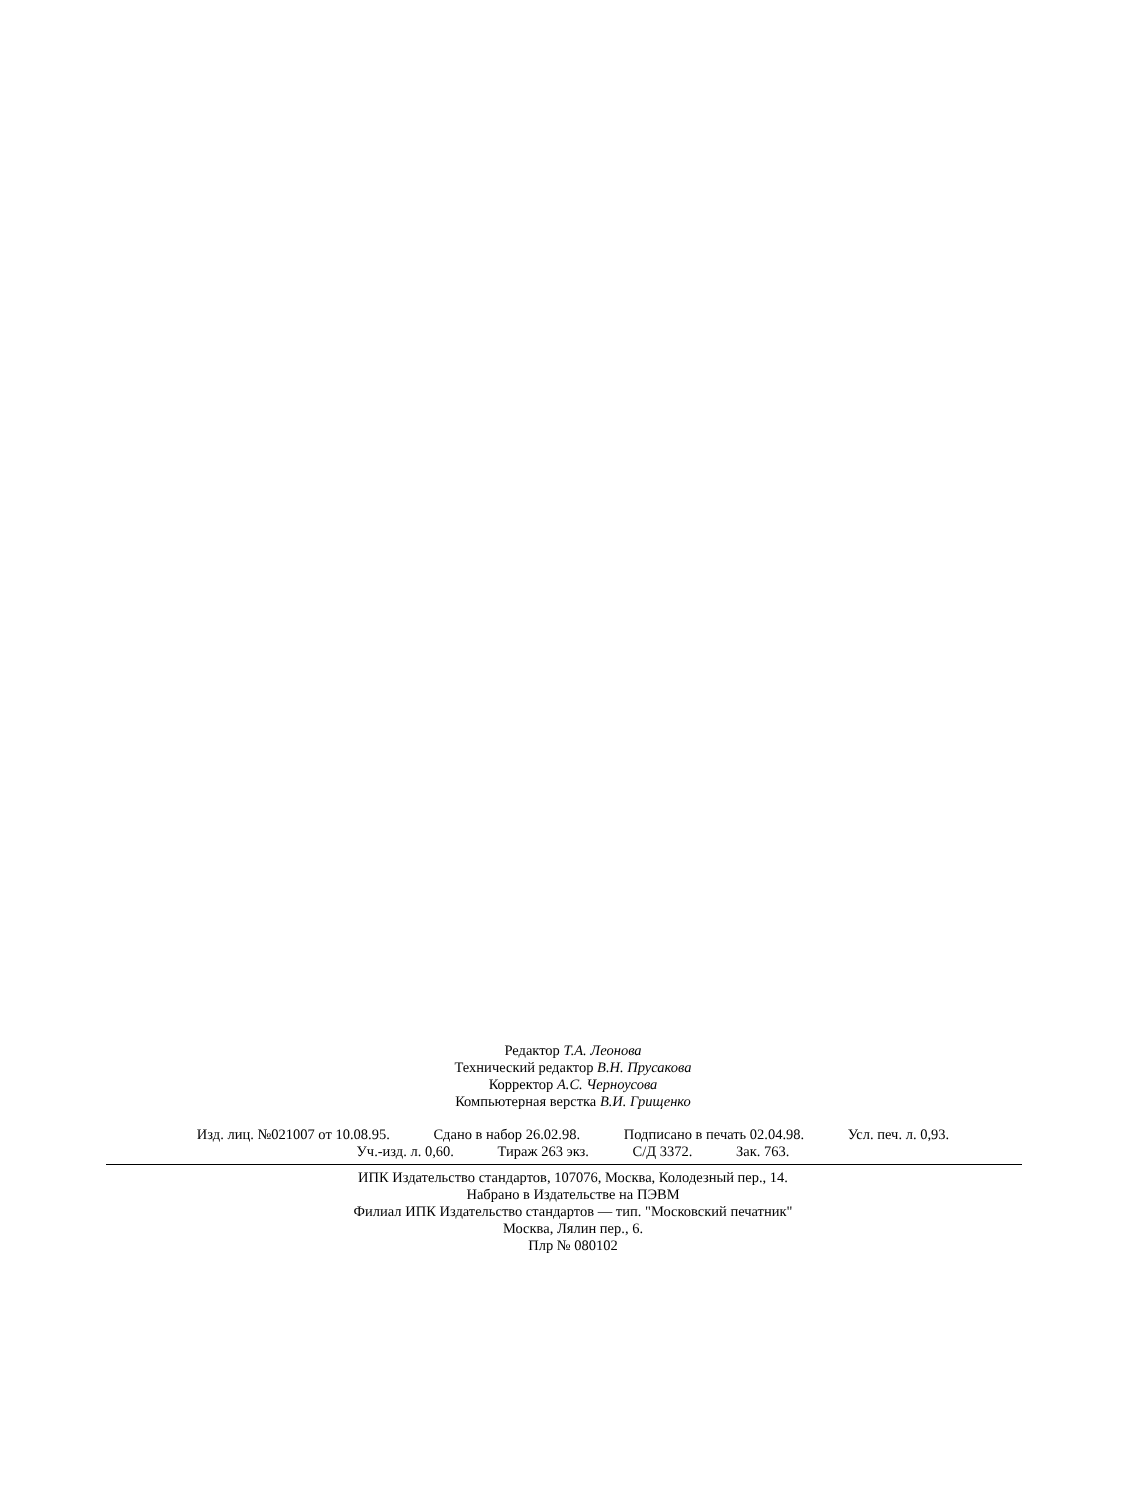Редактор Т.А. Леонова
Технический редактор В.Н. Прусакова
Корректор А.С. Черноусова
Компьютерная верстка В.И. Грищенко
Изд. лиц. №021007 от 10.08.95. Сдано в набор 26.02.98. Подписано в печать 02.04.98. Усл. печ. л. 0,93.
Уч.-изд. л. 0,60. Тираж 263 экз. С/Д 3372. Зак. 763.
ИПК Издательство стандартов, 107076, Москва, Колодезный пер., 14.
Набрано в Издательстве на ПЭВМ
Филиал ИПК Издательство стандартов — тип. "Московский печатник"
Москва, Лялин пер., 6.
Плр № 080102